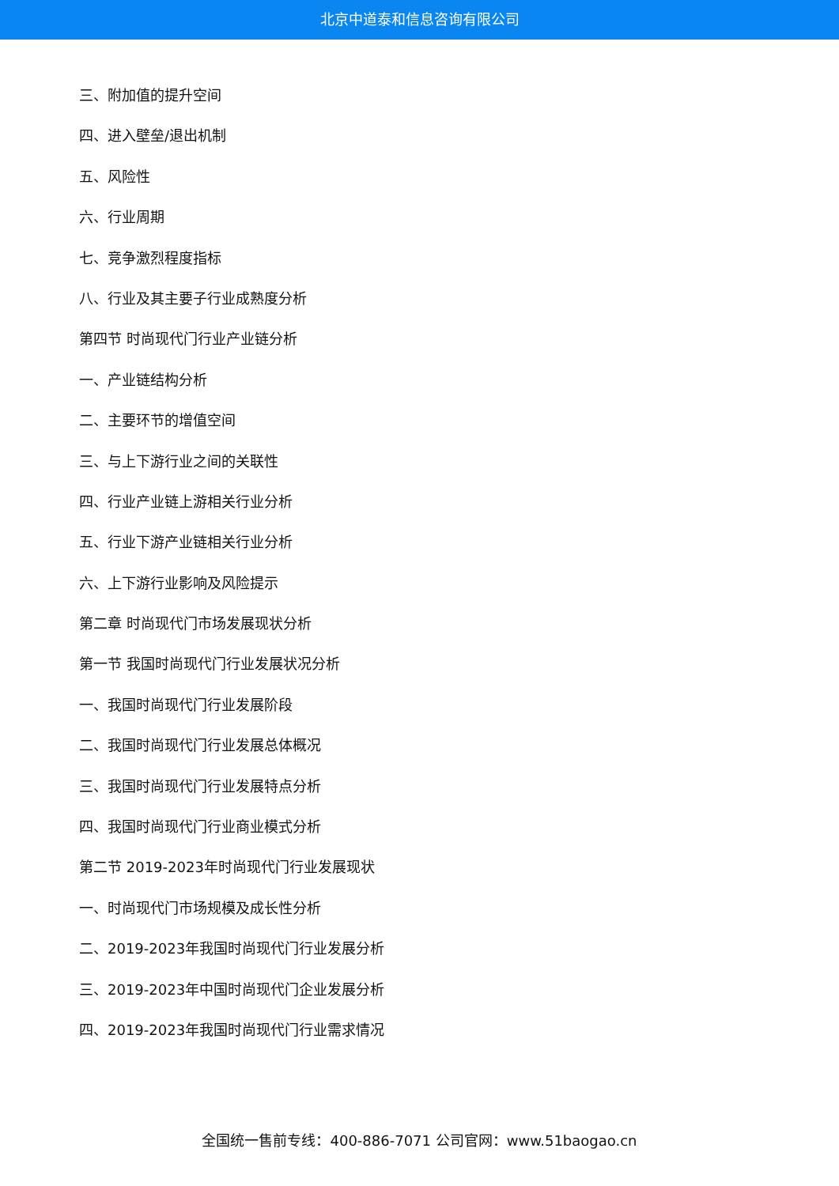北京中道泰和信息咨询有限公司
三、附加值的提升空间
四、进入壁垒/退出机制
五、风险性
六、行业周期
七、竞争激烈程度指标
八、行业及其主要子行业成熟度分析
第四节 时尚现代门行业产业链分析
一、产业链结构分析
二、主要环节的增值空间
三、与上下游行业之间的关联性
四、行业产业链上游相关行业分析
五、行业下游产业链相关行业分析
六、上下游行业影响及风险提示
第二章 时尚现代门市场发展现状分析
第一节 我国时尚现代门行业发展状况分析
一、我国时尚现代门行业发展阶段
二、我国时尚现代门行业发展总体概况
三、我国时尚现代门行业发展特点分析
四、我国时尚现代门行业商业模式分析
第二节 2019-2023年时尚现代门行业发展现状
一、时尚现代门市场规模及成长性分析
二、2019-2023年我国时尚现代门行业发展分析
三、2019-2023年中国时尚现代门企业发展分析
四、2019-2023年我国时尚现代门行业需求情况
全国统一售前专线：400-886-7071 公司官网：www.51baogao.cn